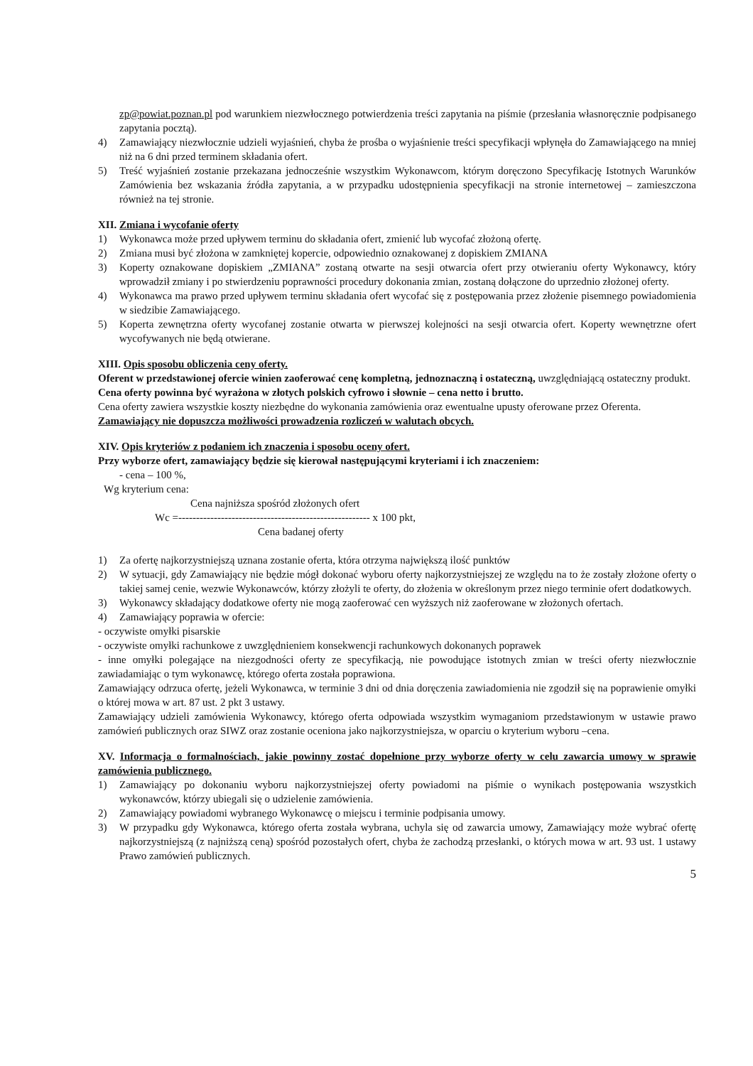zp@powiat.poznan.pl pod warunkiem niezwłocznego potwierdzenia treści zapytania na piśmie (przesłania własnoręcznie podpisanego zapytania pocztą).
4) Zamawiający niezwłocznie udzieli wyjaśnień, chyba że prośba o wyjaśnienie treści specyfikacji wpłynęła do Zamawiającego na mniej niż na 6 dni przed terminem składania ofert.
5) Treść wyjaśnień zostanie przekazana jednocześnie wszystkim Wykonawcom, którym doręczono Specyfikację Istotnych Warunków Zamówienia bez wskazania źródła zapytania, a w przypadku udostępnienia specyfikacji na stronie internetowej – zamieszczona również na tej stronie.
XII. Zmiana i wycofanie oferty
1) Wykonawca może przed upływem terminu do składania ofert, zmienić lub wycofać złożoną ofertę.
2) Zmiana musi być złożona w zamkniętej kopercie, odpowiednio oznakowanej z dopiskiem ZMIANA
3) Koperty oznakowane dopiskiem „ZMIANA” zostaną otwarte na sesji otwarcia ofert przy otwieraniu oferty Wykonawcy, który wprowadził zmiany i po stwierdzeniu poprawności procedury dokonania zmian, zostaną dołączone do uprzednio złożonej oferty.
4) Wykonawca ma prawo przed upływem terminu składania ofert wycofać się z postępowania przez złożenie pisemnego powiadomienia w siedzibie Zamawiającego.
5) Koperta zewnętrzna oferty wycofanej zostanie otwarta w pierwszej kolejności na sesji otwarcia ofert. Koperty wewnętrzne ofert wycofywanych nie będą otwierane.
XIII. Opis sposobu obliczenia ceny oferty.
Oferent w przedstawionej ofercie winien zaoferować cenę kompletną, jednoznaczną i ostateczną, uwzględniającą ostateczny produkt.
Cena oferty powinna być wyrażona w złotych polskich cyfrowo i słownie – cena netto i brutto.
Cena oferty zawiera wszystkie koszty niezbędne do wykonania zamówienia oraz ewentualne upusty oferowane przez Oferenta.
Zamawiający nie dopuszcza możliwości prowadzenia rozliczeń w walutach obcych.
XIV. Opis kryteriów z podaniem ich znaczenia i sposobu oceny ofert.
Przy wyborze ofert, zamawiający będzie się kierował następującymi kryteriami i ich znaczeniem:
- cena – 100 %,
Wg kryterium cena:
Cena najniższa spośród złożonych ofert
Wc =------------------------------------------------------ x 100 pkt,
Cena badanej oferty
1) Za ofertę najkorzystniejszą uznana zostanie oferta, która otrzyma największą ilość punktów
2) W sytuacji, gdy Zamawiający nie będzie mógł dokonać wyboru oferty najkorzystniejszej ze względu na to że zostały złożone oferty o takiej samej cenie, wezwie Wykonawców, którzy złożyli te oferty, do złożenia w określonym przez niego terminie ofert dodatkowych.
3) Wykonawcy składający dodatkowe oferty nie mogą zaoferować cen wyższych niż zaoferowane w złożonych ofertach.
4) Zamawiający poprawia w ofercie:
- oczywiste omyłki pisarskie
- oczywiste omyłki rachunkowe z uwzględnieniem konsekwencji rachunkowych dokonanych poprawek
- inne omyłki polegające na niezgodności oferty ze specyfikacją, nie powodujące istotnych zmian w treści oferty niezwłocznie zawiadamiając o tym wykonawcę, którego oferta została poprawiona.
Zamawiający odrzuca ofertę, jeżeli Wykonawca, w terminie 3 dni od dnia doręczenia zawiadomienia nie zgodził się na poprawienie omyłki o której mowa w art. 87 ust. 2 pkt 3 ustawy.
Zamawiający udzieli zamówienia Wykonawcy, którego oferta odpowiada wszystkim wymaganiom przedstawionym w ustawie prawo zamówień publicznych oraz SIWZ oraz zostanie oceniona jako najkorzystniejsza, w oparciu o kryterium wyboru –cena.
XV. Informacja o formalnościach, jakie powinny zostać dopełnione przy wyborze oferty w celu zawarcia umowy w sprawie zamówienia publicznego.
1) Zamawiający po dokonaniu wyboru najkorzystniejszej oferty powiadomi na piśmie o wynikach postępowania wszystkich wykonawców, którzy ubiegali się o udzielenie zamówienia.
2) Zamawiający powiadomi wybranego Wykonawcę o miejscu i terminie podpisania umowy.
3) W przypadku gdy Wykonawca, którego oferta została wybrana, uchyla się od zawarcia umowy, Zamawiający może wybrać ofertę najkorzystniejszą (z najniższą ceną) spośród pozostałych ofert, chyba że zachodzą przesłanki, o których mowa w art. 93 ust. 1 ustawy Prawo zamówień publicznych.
5